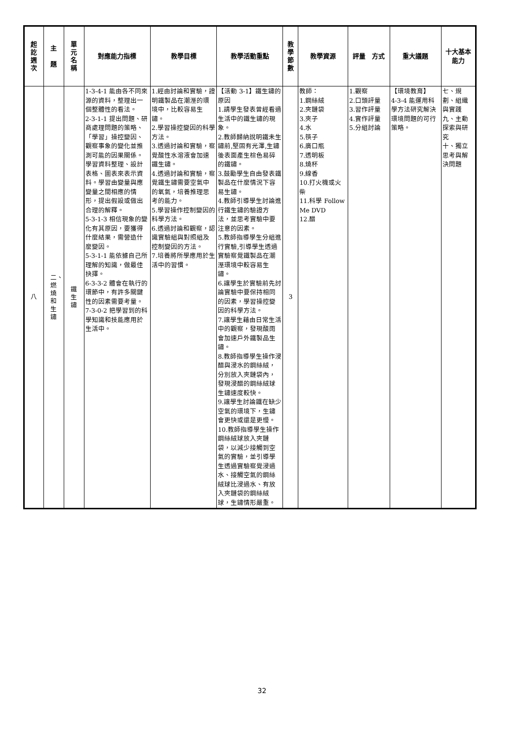| 起訖週次 | 主 題 | 單元名稱 | 對應能力指標 | 教學目標 | 教學活動重點 | 教學節數 | 教學資源 | 評量 方式 | 重大議題 | 十大基本能力 |
| --- | --- | --- | --- | --- | --- | --- | --- | --- | --- | --- |
| 八 | 二、燃燒和生鏽 | 鐵生鏽 | 1-3-4-1 能由各不同來源的資料，整理出一個整體性的看法。 2-3-1-1 提出問題、研商處理問題的策略、「學習」操控變因、觀察事象的變化並推測可能的因果關係。學習資料整理、設計表格、圖表來表示資料。學習由變量與應變量之間相應的情形，提出假設或做出合理的解釋。 5-3-1-3 相信現象的變化有其原因，要獲得什麼結果，需營造什麼變因。 5-3-1-1 能依據自己所理解的知識，做最佳抉擇。 6-3-3-2 體會在執行的環節中，有許多關鍵性的因素需要考量。 7-3-0-2 把學習到的科學知識和技能應用於生活中。 | 1.經由討論和實驗，證明鐵製品在潮溼的環境中，比較容易生鏽。 2.學習操控變因的科學方法。 3.透過討論和實驗，察覺酸性水溶液會加速鐵生鏽。 4.透過討論和實驗，察覺鐵生鏽需要空氣中的氧氣，培養推理思考的能力。 5.學習操作控制變因的科學方法。 6.透過討論和觀察，認識實驗組與對照組及控制變因的方法。 7.培養將所學應用於生活中的習慣。 | 【活動 3-1】鐵生鏽的原因 1.請學生發表曾經看過生活中的鐵生鏽的現象。 2.教師歸納說明鐵未生鏽前,堅固有光澤,生鏽後表面產生棕色易碎的鐵鏽。 3.鼓勵學生自由發表鐵製品在什麼情況下容易生鏽。 4.教師引導學生討論進行鐵生鏽的驗證方法，並思考實驗中要注意的因素。 5.教師指導學生分組進行實驗,引導學生透過實驗察覺鐵製品在潮溼環境中較容易生鏽。 6.讓學生於實驗前先討論實驗中要保持相同的因素，學習操控變因的科學方法。 7.讓學生藉由日常生活中的觀察，發現酸雨會加速戶外鐵製品生鏽。 8.教師指導學生操作浸醋與浸水的鋼絲絨，分別放入夾鏈袋內，發現浸醋的鋼絲絨球生鏽速度較快。 9.讓學生討論鐵在缺少空氣的環境下，生鏽會更快或還是更慢。 10.教師指導學生操作鋼絲絨球放入夾鏈袋，以減少接觸到空氣的實驗，並引導學生透過實驗察覺浸過水、接觸空氣的鋼絲絨球比浸過水、有放入夾鏈袋的鋼絲絨球，生鏽情形嚴重。 | 3 | 教師： 1.鋼絲絨 2.夾鏈袋 3.夾子 4.水 5.筷子 6.廣口瓶 7.透明板 8.燒杯 9.線香 10.打火機或火柴 11.科學 Follow Me DVD 12.醋 | 1.觀察 2.口頭評量 3.習作評量 4.實作評量 5.分組討論 | 【環境教育】 4-3-4 能運用科學方法研究解決環境問題的可行策略。 | 七、規劃、組織與實踐 九、主動探索與研究 十、獨立思考與解決問題 |
32